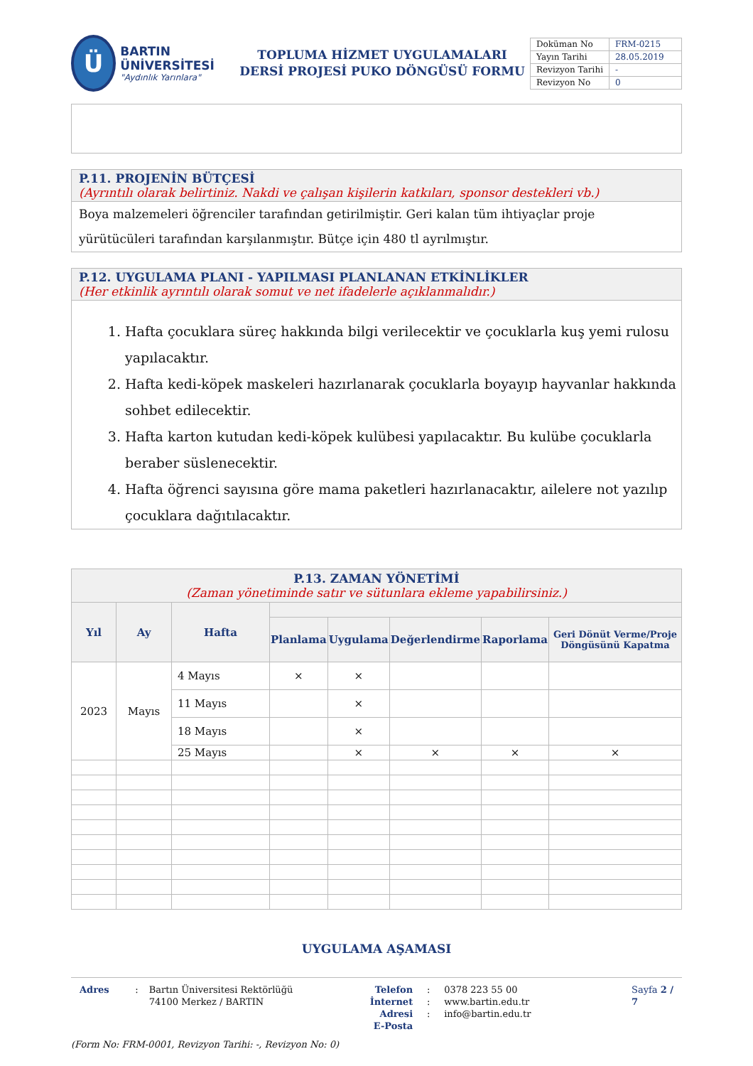Ü
BARTIN ÜNİVERSİTESİ
"Aydınlık Yarınlara"
TOPLUMA HİZMET UYGULAMALARI
DERSİ PROJESİ PUKO DÖNGÜSÜ FORMU
| Doküman No | FRM-0215 |
| Yayın Tarihi | 28.05.2019 |
| Revizyon Tarihi | - |
| Revizyon No | 0 |
P.11. PROJENİN BÜTÇESİ
(Ayrıntılı olarak belirtiniz. Nakdi ve çalışan kişilerin katkıları, sponsor destekleri vb.)
Boya malzemeleri öğrenciler tarafından getirilmiştir. Geri kalan tüm ihtiyaçlar proje yürütücüleri tarafından karşılanmıştır. Bütçe için 480 tl ayrılmıştır.
P.12. UYGULAMA PLANI - YAPILMASI PLANLANAN ETKİNLİKLER
(Her etkinlik ayrıntılı olarak somut ve net ifadelerle açıklanmalıdır.)
1. Hafta çocuklara süreç hakkında bilgi verilecektir ve çocuklarla kuş yemi rulosu yapılacaktır.
2. Hafta kedi-köpek maskeleri hazırlanarak çocuklarla boyayıp hayvanlar hakkında sohbet edilecektir.
3. Hafta karton kutudan kedi-köpek kulübesi yapılacaktır. Bu kulübe çocuklarla beraber süslenecektir.
4. Hafta öğrenci sayısına göre mama paketleri hazırlanacaktır, ailelere not yazılıp çocuklara dağıtılacaktır.
| P.13. ZAMAN YÖNETİMİ (Zaman yönetiminde satır ve sütunlara ekleme yapabilirsiniz.) | | | | | | | |
| --- | --- | --- | --- | --- | --- | --- | --- |
| Yıl | Ay | Hafta | | | | | |
| | | | Planlama | Uygulama | Değerlendirme | Raporlama | Geri Dönüt Verme/Proje Döngüsünü Kapatma |
| 2023 | Mayıs | 4 Mayıs | × | × | | | |
| | | 11 Mayıs | | × | | | |
| | | 18 Mayıs | | × | | | |
| | | 25 Mayıs | | × | × | × | × |
UYGULAMA AŞAMASI
Adres : Bartın Üniversitesi Rektörlüğü
74100 Merkez / BARTIN
Telefon
İnternet Adresi
E-Posta
:
:
:
0378 223 55 00
www.bartin.edu.tr
info@bartin.edu.tr
Sayfa 2 / 7
(Form No: FRM-0001, Revizyon Tarihi: -, Revizyon No: 0)